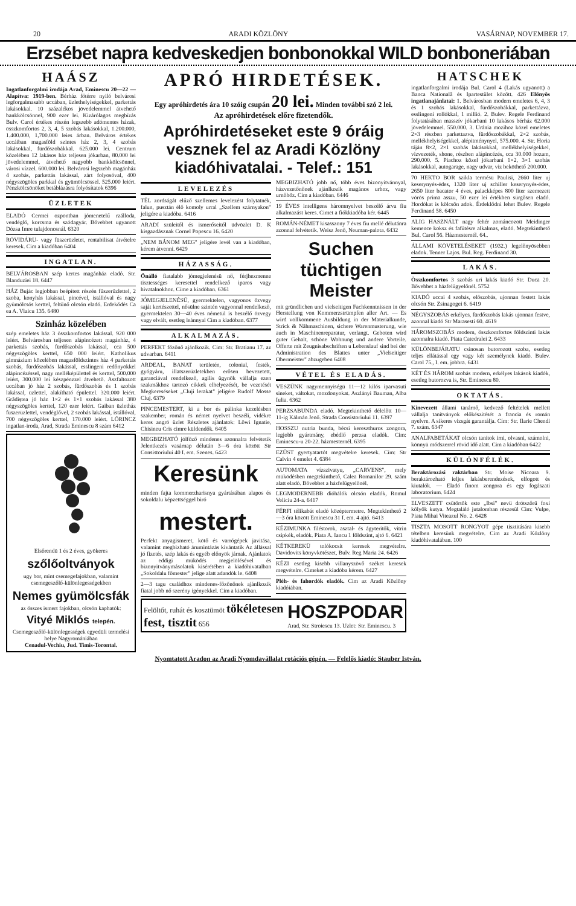20 ARADI KÖZLÖNY VASÁRNAP, NOVEMBER 17.
Erzsébet napra kedveskedjen bonbonokkal WILD bonboneriában
HAÁSZ
Ingatlanforgalmi irodája Arad, Eminescu 20—22 — Alapítva: 1919-ben. Bérház főtérre nyiló belvárosi legforgalmasabb uccában, üzlethelyiségekkel, parkettás lakásokkal. 10 százalékos jövedelemmel átvehető bankkölcsönnel, 900 ezer lei. Kizárólagos megbízás Bulv. Carol értékes részén legszebb adómentes házak, összkomfortos 2, 3, 4, 5 szobás lakásokkal, 1.200.000, 1.400.000, 1,700.000 leies árban. Belváros értékes uccáiban magasföld szintes ház 2, 3, 4 szobás lakásokkal, fürdőszobákkal. 625.000 lei. Centrum közelében 12 lakásos ház teljesen jókarban, 80.000 lei jövedelemmel, átvehető nagyobb bankkölcsönnel, városi vízzel. 600.000 lei. Belvárosi legszebb magánház 4 szobás, parkettás lakással, zárt folyosóval, 400 négyszögöles parkkal és gyümölcsössel. 525.000 leiért. Pénzkölcsönöket betáblázásra folyósítatok 6396
ÜZLETEK
ELADÓ Cermei ozpontban jómenetelű rzálloda, vendéglő, korcsma és szódagyár. Bővebbet ugyanott Dózsa Imre tulajdonosnál. 6320
RÖVIDÁRU- vagy füszerüzletet, rentabilisat átvételre keresek. Cim a kiadóban 6404
INGATLAN.
BELVÁROSBAN szép kertes magánház eladó. Str. Blanduziei 18. 6447
HÁZ Bujác legjobban beépített részén füszerüzlettel, 2 szoba, konyhás lakással, pincével, istállóval és nagy gyümölcsös kerttel, feltűnő olcsón eladó. Erdekődés Ca ea A. Vlaicu 135. 6480
Szinház közelében
szép emeletes ház 3 összkomfortos lakással. 920 000 leiért. Belvárosban teljesen alápincézett magánház, 4 parkettás szobás, fürdőszobás lakással, cca 500 négyszögöles kerttel, 650 000 leiért. Katholikus gimnázium közelében magasföldszintes ház 4 parkettás szobás, fürdőszobás lakással, esslingeni redőnyökkel alápincézéssel, nagy melléképülettel és kerttel, 500.000 leiért, 300.000 lei készpénzzel átvehető. Aszfaltozott uccában jó ház 2 szobás, fürdőszobás és 1 szobás lakással, üzlettel, alakítható épülettel. 320.000 leiért. Grădiștea jó ház 1×2 és 1×1 szobás lakással 380 négyszögöles kerttel, 120 ezer leiért. Gaiban üzletház füszerüzlettel, vendéglővel, 2 szobás lakással, istállóval, 700 négyszögöles kerttel, 170.000 leiért. LÖRINCZ ingatlan-iroda, Arad, Strada Eminescu 8 szám 6412
Elsőrendü 1 és 2 éves, gyökeres
szőlőoltványok
ugy bor, mint csemegefajokban, valamint csemegeszőlő-különlegességekben
Nemes gyümölcsfák
az összes ismert fajokban, olcsón kaphatók:
Vityé Miklós telepén.
Csemegeszőlő-különlegességek egyedüli termelési helye Nagyromániában
Cenadul-Vechiu, Jud. Timis-Torontal.
APRÓ HIRDETÉSEK.
Egy apróhirdetés ára 10 szóig csupán 20 lei. Minden további szó 2 lei.
Az apróhirdetések előre fizetendők.
Apróhirdetéseket este 9 óráig vesznek fel az Aradi Közlöny kiadóhivatalai. - Telef.: 151
LEVELEZÉS
TÉL zordságát elűző szellemes levelezést folytatnék, falun, pusztán élő komoly urral „Szellem szárnyakon" jeligére a kiadóba. 6416
ARADI szüleitől és ismerőseitől üdvözlet D. K kisgazdásznak Cornel Popescu 16. 6420
„NEM BÁNOM MEG" jeligére levél van a kiadóban, kérem átvenni. 6429
HÁZASSÁG.
Önálló fiatalabb jómegjelenésü nő, férjhezmenne tisztességes keresettel rendelkező iparos vagy hivatalnokhoz. Címe a kiadóban. 6361
JÓMEGJELENÉSÜ, gyermektelen, vagyonos özvegy saját kertészettel, nősülne szintén vagyonnal rendelkező, gyermektelen 30—40 éves németül is beszélő özvegy vagy elvált, esetleg leánnyal Cím a kiadóban. 6377
ALKALMAZÁS.
PERFEKT főzőnő ajánlkozik. Cím: Str. Bratianu 17. az udvarban. 6411
ARDEAL, BANAT területén, colonial, festék, gyógyáru, illatszerüzletekben erősen bevezetett, garanciával rendelkező, agilis ügynök vállalja ezen szakmákhoz tartozó cikkek elhelyezését, be vezetését Megkereséseket „Cluji lerakat" jeligére Rudolf Mosse Cluj. 6379
PINCEMESTERT, ki a bor és pálinka kezelésben szakember, román és német nyelvet beszéli, vidékre keres angró üzlet Részletes ajánlatok: Löwi Ignatie, Chisineu Cris cimre küldendők. 6405
MEGBIZHATÓ jólfőző mindenes azonnalra felvétetik Jelentkezés vasárnap délután 3—6 óra között Str Consistoriului 40 I. em. Szenes. 6423
Keresünk
minden fajta kommerzharisnya gyártásában alapos és sokoldalu képzettséggel biró
mestert.
Perfekt anyagismeret, kötő és varrógépek javitása, valamint megbizható árumintázás kivántatik Az állással jó fizetés, szép lakás és egyéb előnyök járnak. Ajánlatok az eddigi müködés megjelölésével és bizonyitványmásolatok kisérétében a kiadóhivatalban „Sokoldalu főmester" jelige alatt adandók le. 6408
2—3 tagu családhoz mindenes-főzőnőnek ajánlkozik fiatal jobb nő szerény igényekkel. Cim a kiadóban.
MEGBIZHATÓ jobb nő, több éves bizonyitvánnyal, házvezetőnőnek ajánlkozik magános urhoz, vagy urnőhöz. Cím a kiadóban. 6446
19 ÉVES intelligens háromnyelvet beszélő árva fiu alkalmazást keres. Cimet a fiókkiadóba kér. 6445
ROMÁN-NÉMET kisasszony 7 éves fiu mellé délutánra azonnal felvétetik. Weisz Jenő, Neuman-palota. 6432
Suchen tüchtigen Meister
mit gründlichen und vielseitigen Fachkenntnissen in der Herstellung von Kommerzstrümpfen aller Art. — Es wird vollkommene Ausbildung in der Materialkunde, Strick & Nähmaschinen, sichere Warenmusterung, wie auch in Maschinenreparatur, verlangt. Geboten wird guter Gehalt, schöne Wohnung und andere Vorteile. Offerte mit Zeugnisabschriften u Lebenslauf sind bei der Administration des Blattes unter „Vielseitiger Obermeister" abzugeben 6408
VÉTEL ÉS ELADÁS.
VESZÜNK nagymennyiségü 11—12 kilós iparvasuti sineket, váltokat, mozdonyokat. Aszlányi Bauman, Alba Iulia. 6362
PERZSABUNDA eladó. Megtekinthető délelőtt 10—11-ig Kálmán Jenő. Strada Consistoriului 11. 6397
HOSSZU nutria bunda, bécsi kereszthuros zongora, legjobb gyártmány, ebédlő perzsa eladók. Cim: Eminescu-u 20-22. házmesternél. 6395
EZÜST gyertyatartót megvételre keresek. Cím: Str Calvin 4 emelet 4. 6384
AUTOMATA vízszivatyu, „CARVENS", mely müködésben megtekinthető, Calea Romanilor 29. szám alatt eladó. Bővebbet a házfelügyelőnél.
LEGMODERNEBB dióhálók olcsón eladók, Romul Veliciu 24-a. 6417
FÉRFI télikabát eladó középtermetre. Megtekinthető 2—3 óra között Eminescu 31 I. em. 4 ajtó. 6413
KÉZIMUNKA filéstorok, asztal- és ágyteritők, vitrin csipkék, eladók. Piata A. Iancu 1 földszint, ajtó 6. 6421
KÉTKEREKÜ tolókocsit keresek megvételre. Davidovits könyvkötészet, Bulv. Reg Maria 24. 6426
KÉZI esetleg kisebb villanyszövő széket keresek megvételre. Cimeket a kiadóba kérem. 6427
Pléh- és fahordók eladók. Cim az Aradi Közlöny kiadóiában.
Felöltőt, ruhát és kosztümöt tökéletesen fest, tisztit 656
HOSZPODAR
Arad, Str. Stroiescu 13. Uzlet: Str. Eminescu. 3
HATSCHEK
ingatlanforgalmi irodája Bul. Carol 4 (Lakás ugyanott) a Banca Natională és Ipartestület között. 426 Előnyös ingatlanajánlatai: 1. Belvárosban modern emeletes 6, 4, 3 és 1 szobás lakásokkal, fürdőszobákkal, parkettázva, esslingeni rollókkal, 1 millió. 2. Bulev. Regele Ferdinand folytatásában masszív jókarbani 10 lakásos bérház 62.000 jövedelemmel. 550.000. 3. Uránia mozihoz közel emeletes 2×3 részben parkettazva, fürdőszobákkal, 2×2 szobás, mellékhelyiségekkel, alépitménynyel, 575.000. 4. Str. Horia táján 8×2, 2×1 szobás lakásokkal, mellékhelyiségekkel, vizvezeték, shone, részben alápincézés, cca 30.000 hozam, 290.000. 5. Piachoz közel jókarbani 1×2, 3×1 szobás lakásokkal, autogarage, nagy udvar, viz beköthető 200.000.
70 HEKTO BOR szikla termésü Paulisi, 2660 liter uj keserynyés-édes, 1320 liter uj schiller keserynyés-édes, 2650 liter bacator 4 éves, palackképes 800 liter szemezett vörös prima asszu, 50 ezer lei értékben sürgősen eladó. Hordókat is kölcsön adok. Érdeklődni lehet Bulev. Regele Ferdinand 58. 6450
ALIG HASZNÁLT nagy fehér zománcozott Meidinger kemence koksz és fafütésre alkalmas, eladó. Megtekinthető Bul. Carol 56. Házmesternél. 64..
ÁLLAMI KÖVETELÉSEKET (1932.) legelőnyösebben eladok. Tenner Lajos. Bul. Reg. Ferdinand 30.
LAKÁS.
Összkomfortos 3 szobás uri lakás kiadó Str. Duca 20. Bővebbet a házfelügyelőnél. 5752
KIADÓ uccai 4 szobás, előszobás, ujonnan festett lakás olcsón Str. Zsinagogei 6. 6419
NÉGYSZOBÁS erkélyes, fürdőszobás lakás ujonnan festve, azonnal kiadó Str Marasesti 60. 4619
HÁROMSZOBÁS modern, összkomfortos földszinti lakás azonnalra kiadó. Piata Catedralei 2. 6433
KÜLÖNBEJÁRATU csinosan butorozott szoba, esetleg teljes ellátással egy vagy két személynek kiadó. Bulev. Carol 75., I. em. jobbra. 6431
KÉT ÉS HÁROM szobás modern, erkélyes lakások kiadók, esetleg butorozva is, Str. Eminescu 80.
OKTATÁS.
Kinevezett állami tanárnő, kedvező feltételek mellett vállalja tanítványok előkészitését a francia és román nyelvre. A sikeres vizsgát garantálja. Cím: Str. Ilarie Chendi 7. szám. 6347
ANALFABETÁKAT olcsón tanitok irni, olvasni, számolni, könnyü módszerrel rövid idő alatt. Cim a kiadóban 6422
KÜLÖNFÉLÉK.
Beraktározási raktárban Str. Moise Nicoara 9. beraktározható ieljes lakásberendezések, elfogott és kiutalók. — Eladó finom zongora és egy fogászati laboratorium. 6424
ELVESZETT csütörtök este „Ibsi" nevü drótszőrü foxi kölyök kutya. Megtaláló jutalomban részesül Cim: Vulpe, Piata Mihai Viteazul No. 2. 6428
TISZTA MOSOTT RONGYOT gépe tisztitására kisebb tételben keresünk megvételre. Cim az Aradi Közlöny kiadóhivatalában. 100
Nyomtatott Aradon az Aradi Nyomdavállalat rotációs gépén. — Felelős kiadó: Stauber István.